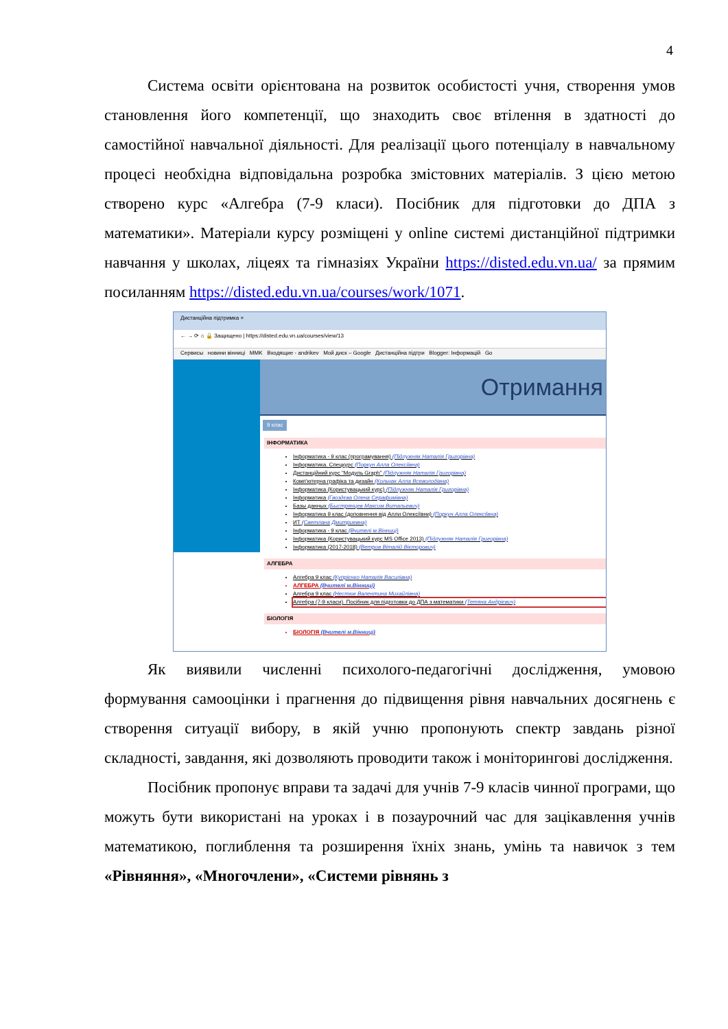4
Система освіти орієнтована на розвиток особистості учня, створення умов становлення його компетенції, що знаходить своє втілення в здатності до самостійної навчальної діяльності. Для реалізації цього потенціалу в навчальному процесі необхідна відповідальна розробка змістовних матеріалів. З цією метою створено курс «Алгебра (7-9 класи). Посібник для підготовки до ДПА з математики». Матеріали курсу розміщені у online системі дистанційної підтримки навчання у школах, ліцеях та гімназіях України https://disted.edu.vn.ua/ за прямим посиланням https://disted.edu.vn.ua/courses/work/1071.
Дистанційна підтримка ×
← → ⟳ ⌂ 🔒 Защищено | https://disted.edu.vn.ua/courses/view/13
Сервисы новини вінниці MMK Входящие - andrikev Мой диск – Google Дистанційна підтри Blogger: Інформацій Go
Отримання
9 клас
ІНФОРМАТИКА
Інформатика - 9 клас (програмування) (Підлужняк Наталія Григорівна)
Інформатика. Спецкурс (Поркун Алла Олексіївна)
Дистанційний курс "Модуль Graph" (Підлужняк Наталія Григорівна)
Комп'ютерна графіка та дизайн (Кольчак Алла Всеволодівна)
Інформатика (Користувацький курс) (Підлужняк Наталія Григорівна)
Інформатика (Гвоздєва Олена Серафимівна)
Базы данных (Быстрянцев Максим Витальевич)
Інформатика 9 клас (доповнення від Алли Олексіївни) (Поркун Алла Олексіївна)
ИТ (Светлана Дмитриевна)
Інформатика - 9 клас (Вчителі м.Вінниці)
Інформатика (Користувацький курс MS Office 2013) (Підлужняк Наталія Григорівна)
Інформатика (2017-2018) (Ветров Віталій Вікторович)
АЛГЕБРА
Алгебра 9 клас (Купрієнко Наталія Василівна)
АЛГЕБРА (Вчителі м.Вінниці)
Алгебра 9 клас (Нестюк Валентина Михайлівна)
Алгебра (7-9 класи). Посібник для підготовки до ДПА з математики (Тетяна Андрієвич)
БІОЛОГІЯ
БІОЛОГІЯ (Вчителі м.Вінниці)
Як виявили численні психолого-педагогічні дослідження, умовою формування самооцінки і прагнення до підвищення рівня навчальних досягнень є створення ситуації вибору, в якій учню пропонують спектр завдань різної складності, завдання, які дозволяють проводити також і моніторингові дослідження.
Посібник пропонує вправи та задачі для учнів 7-9 класів чинної програми, що можуть бути використані на уроках і в позаурочний час для зацікавлення учнів математикою, поглиблення та розширення їхніх знань, умінь та навичок з тем «Рівняння», «Многочлени», «Системи рівнянь з